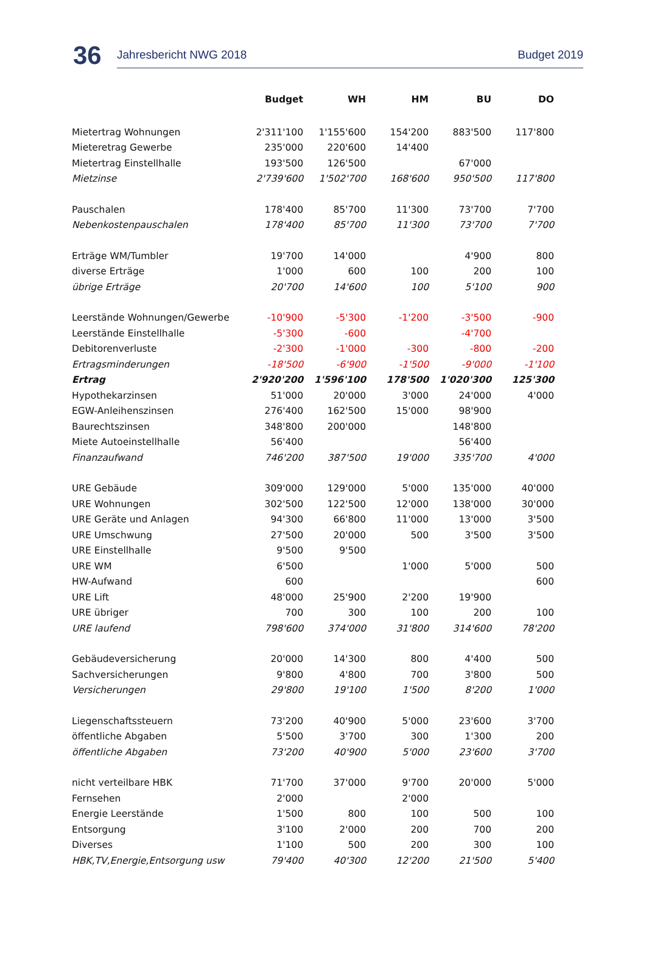36
Jahresbericht NWG 2018 Budget 2019
| | Budget | WH | HM | BU | DO |
| --- | --- | --- | --- | --- | --- |
| Mietertrag Wohnungen | 2'311'100 | 1'155'600 | 154'200 | 883'500 | 117'800 |
| Mieteretrag Gewerbe | 235'000 | 220'600 | 14'400 | | |
| Mietertrag Einstellhalle | 193'500 | 126'500 | | 67'000 | |
| Mietzinse | 2'739'600 | 1'502'700 | 168'600 | 950'500 | 117'800 |
| Pauschalen | 178'400 | 85'700 | 11'300 | 73'700 | 7'700 |
| Nebenkostenpauschalen | 178'400 | 85'700 | 11'300 | 73'700 | 7'700 |
| Erträge WM/Tumbler | 19'700 | 14'000 | | 4'900 | 800 |
| diverse Erträge | 1'000 | 600 | 100 | 200 | 100 |
| übrige Erträge | 20'700 | 14'600 | 100 | 5'100 | 900 |
| Leerstände Wohnungen/Gewerbe | -10'900 | -5'300 | -1'200 | -3'500 | -900 |
| Leerstände Einstellhalle | -5'300 | -600 | | -4'700 | |
| Debitorenverluste | -2'300 | -1'000 | -300 | -800 | -200 |
| Ertragsminderungen | -18'500 | -6'900 | -1'500 | -9'000 | -1'100 |
| Ertrag | 2'920'200 | 1'596'100 | 178'500 | 1'020'300 | 125'300 |
| Hypothekarzinsen | 51'000 | 20'000 | 3'000 | 24'000 | 4'000 |
| EGW-Anleihenszinsen | 276'400 | 162'500 | 15'000 | 98'900 | |
| Baurechtszinsen | 348'800 | 200'000 | | 148'800 | |
| Miete Autoeinstellhalle | 56'400 | | | 56'400 | |
| Finanzaufwand | 746'200 | 387'500 | 19'000 | 335'700 | 4'000 |
| URE Gebäude | 309'000 | 129'000 | 5'000 | 135'000 | 40'000 |
| URE Wohnungen | 302'500 | 122'500 | 12'000 | 138'000 | 30'000 |
| URE Geräte und Anlagen | 94'300 | 66'800 | 11'000 | 13'000 | 3'500 |
| URE Umschwung | 27'500 | 20'000 | 500 | 3'500 | 3'500 |
| URE Einstellhalle | 9'500 | 9'500 | | | |
| URE WM | 6'500 | | 1'000 | 5'000 | 500 |
| HW-Aufwand | 600 | | | | 600 |
| URE Lift | 48'000 | 25'900 | 2'200 | 19'900 | |
| URE übriger | 700 | 300 | 100 | 200 | 100 |
| URE laufend | 798'600 | 374'000 | 31'800 | 314'600 | 78'200 |
| Gebäudeversicherung | 20'000 | 14'300 | 800 | 4'400 | 500 |
| Sachversicherungen | 9'800 | 4'800 | 700 | 3'800 | 500 |
| Versicherungen | 29'800 | 19'100 | 1'500 | 8'200 | 1'000 |
| Liegenschaftssteuern | 73'200 | 40'900 | 5'000 | 23'600 | 3'700 |
| öffentliche Abgaben | 5'500 | 3'700 | 300 | 1'300 | 200 |
| öffentliche Abgaben | 73'200 | 40'900 | 5'000 | 23'600 | 3'700 |
| nicht verteilbare HBK | 71'700 | 37'000 | 9'700 | 20'000 | 5'000 |
| Fernsehen | 2'000 | | 2'000 | | |
| Energie Leerstände | 1'500 | 800 | 100 | 500 | 100 |
| Entsorgung | 3'100 | 2'000 | 200 | 700 | 200 |
| Diverses | 1'100 | 500 | 200 | 300 | 100 |
| HBK,TV,Energie,Entsorgung usw | 79'400 | 40'300 | 12'200 | 21'500 | 5'400 |